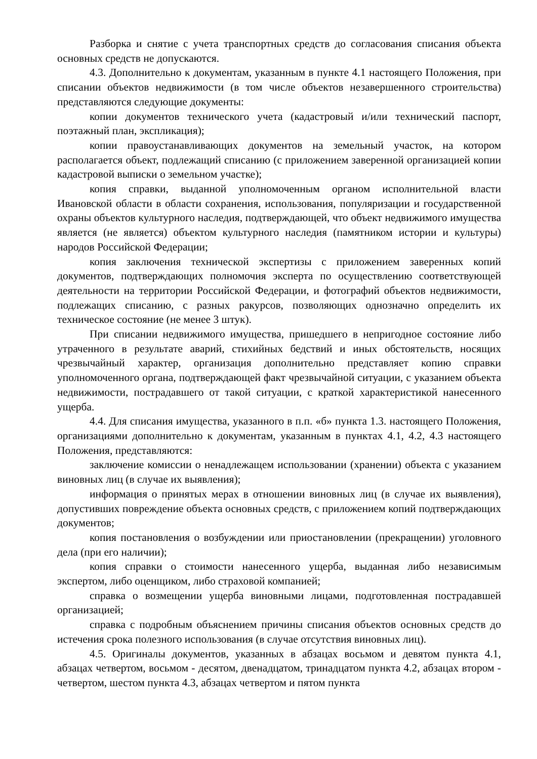Разборка и снятие с учета транспортных средств до согласования списания объекта основных средств не допускаются.
4.3. Дополнительно к документам, указанным в пункте 4.1 настоящего Положения, при списании объектов недвижимости (в том числе объектов незавершенного строительства) представляются следующие документы:
копии документов технического учета (кадастровый и/или технический паспорт, поэтажный план, экспликация);
копии правоустанавливающих документов на земельный участок, на котором располагается объект, подлежащий списанию (с приложением заверенной организацией копии кадастровой выписки о земельном участке);
копия справки, выданной уполномоченным органом исполнительной власти Ивановской области в области сохранения, использования, популяризации и государственной охраны объектов культурного наследия, подтверждающей, что объект недвижимого имущества является (не является) объектом культурного наследия (памятником истории и культуры) народов Российской Федерации;
копия заключения технической экспертизы с приложением заверенных копий документов, подтверждающих полномочия эксперта по осуществлению соответствующей деятельности на территории Российской Федерации, и фотографий объектов недвижимости, подлежащих списанию, с разных ракурсов, позволяющих однозначно определить их техническое состояние (не менее 3 штук).
При списании недвижимого имущества, пришедшего в непригодное состояние либо утраченного в результате аварий, стихийных бедствий и иных обстоятельств, носящих чрезвычайный характер, организация дополнительно представляет копию справки уполномоченного органа, подтверждающей факт чрезвычайной ситуации, с указанием объекта недвижимости, пострадавшего от такой ситуации, с краткой характеристикой нанесенного ущерба.
4.4. Для списания имущества, указанного в п.п. «б» пункта 1.3. настоящего Положения, организациями дополнительно к документам, указанным в пунктах 4.1, 4.2, 4.3 настоящего Положения, представляются:
заключение комиссии о ненадлежащем использовании (хранении) объекта с указанием виновных лиц (в случае их выявления);
информация о принятых мерах в отношении виновных лиц (в случае их выявления), допустивших повреждение объекта основных средств, с приложением копий подтверждающих документов;
копия постановления о возбуждении или приостановлении (прекращении) уголовного дела (при его наличии);
копия справки о стоимости нанесенного ущерба, выданная либо независимым экспертом, либо оценщиком, либо страховой компанией;
справка о возмещении ущерба виновными лицами, подготовленная пострадавшей организацией;
справка с подробным объяснением причины списания объектов основных средств до истечения срока полезного использования (в случае отсутствия виновных лиц).
4.5. Оригиналы документов, указанных в абзацах восьмом и девятом пункта 4.1, абзацах четвертом, восьмом - десятом, двенадцатом, тринадцатом пункта 4.2, абзацах втором - четвертом, шестом пункта 4.3, абзацах четвертом и пятом пункта